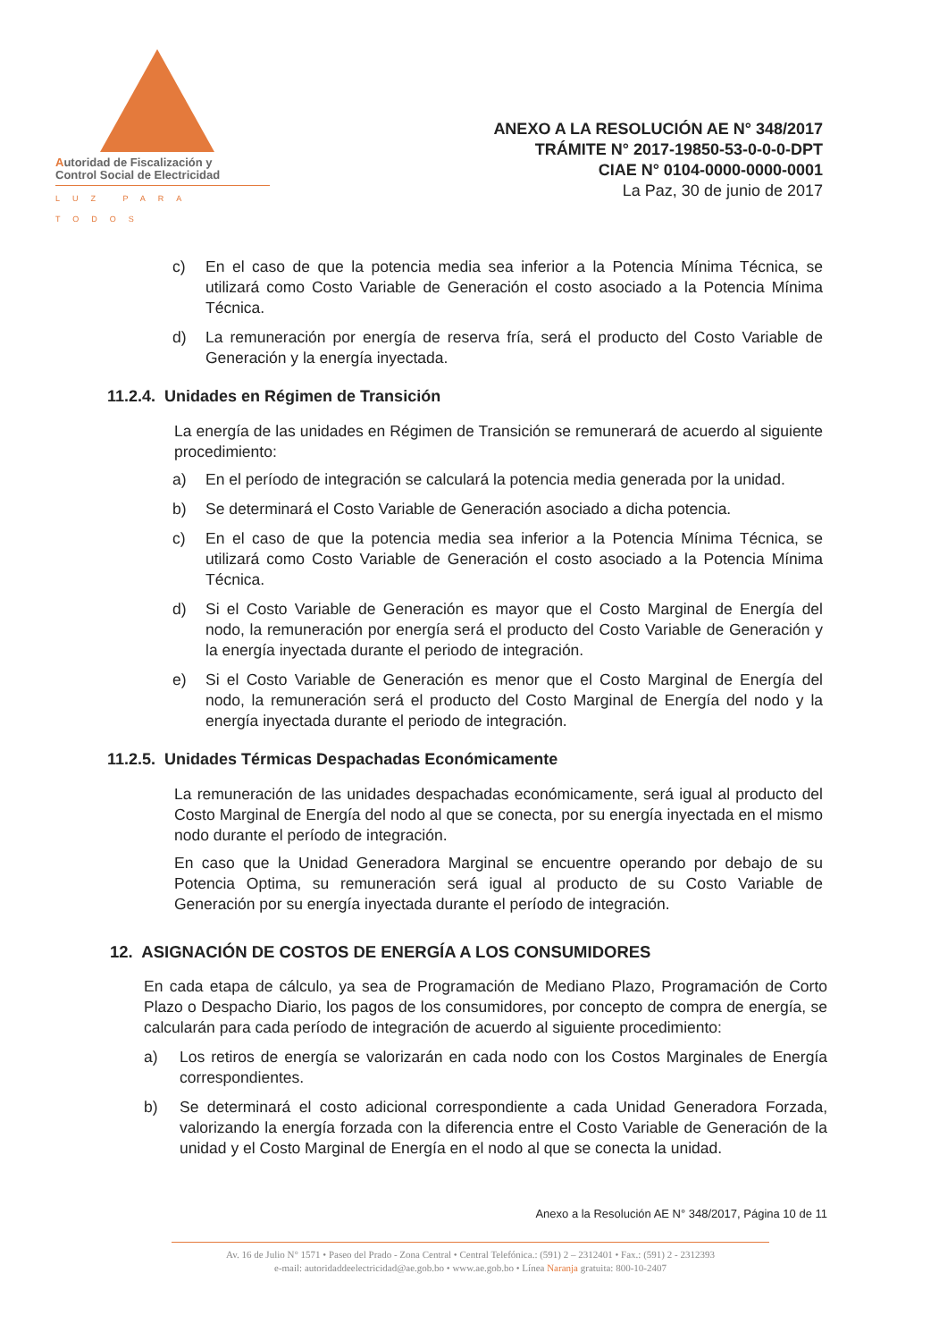Autoridad de Fiscalización y
Control Social de Electricidad
LUZ PARA TODOS
ANEXO A LA RESOLUCIÓN AE N° 348/2017
TRÁMITE N° 2017-19850-53-0-0-0-DPT
CIAE N° 0104-0000-0000-0001
La Paz, 30 de junio de 2017
c) En el caso de que la potencia media sea inferior a la Potencia Mínima Técnica, se utilizará como Costo Variable de Generación el costo asociado a la Potencia Mínima Técnica.
d) La remuneración por energía de reserva fría, será el producto del Costo Variable de Generación y la energía inyectada.
11.2.4. Unidades en Régimen de Transición
La energía de las unidades en Régimen de Transición se remunerará de acuerdo al siguiente procedimiento:
a) En el período de integración se calculará la potencia media generada por la unidad.
b) Se determinará el Costo Variable de Generación asociado a dicha potencia.
c) En el caso de que la potencia media sea inferior a la Potencia Mínima Técnica, se utilizará como Costo Variable de Generación el costo asociado a la Potencia Mínima Técnica.
d) Si el Costo Variable de Generación es mayor que el Costo Marginal de Energía del nodo, la remuneración por energía será el producto del Costo Variable de Generación y la energía inyectada durante el periodo de integración.
e) Si el Costo Variable de Generación es menor que el Costo Marginal de Energía del nodo, la remuneración será el producto del Costo Marginal de Energía del nodo y la energía inyectada durante el periodo de integración.
11.2.5. Unidades Térmicas Despachadas Económicamente
La remuneración de las unidades despachadas económicamente, será igual al producto del Costo Marginal de Energía del nodo al que se conecta, por su energía inyectada en el mismo nodo durante el período de integración.
En caso que la Unidad Generadora Marginal se encuentre operando por debajo de su Potencia Optima, su remuneración será igual al producto de su Costo Variable de Generación por su energía inyectada durante el período de integración.
12. ASIGNACIÓN DE COSTOS DE ENERGÍA A LOS CONSUMIDORES
En cada etapa de cálculo, ya sea de Programación de Mediano Plazo, Programación de Corto Plazo o Despacho Diario, los pagos de los consumidores, por concepto de compra de energía, se calcularán para cada período de integración de acuerdo al siguiente procedimiento:
a) Los retiros de energía se valorizarán en cada nodo con los Costos Marginales de Energía correspondientes.
b) Se determinará el costo adicional correspondiente a cada Unidad Generadora Forzada, valorizando la energía forzada con la diferencia entre el Costo Variable de Generación de la unidad y el Costo Marginal de Energía en el nodo al que se conecta la unidad.
Anexo a la Resolución AE N° 348/2017, Página 10 de 11
Av. 16 de Julio N° 1571 • Paseo del Prado - Zona Central • Central Telefónica.: (591) 2 – 2312401 • Fax.: (591) 2 - 2312393
e-mail: autoridaddeelectricidad@ae.gob.bo • www.ae.gob.bo • Línea Naranja gratuita: 800-10-2407